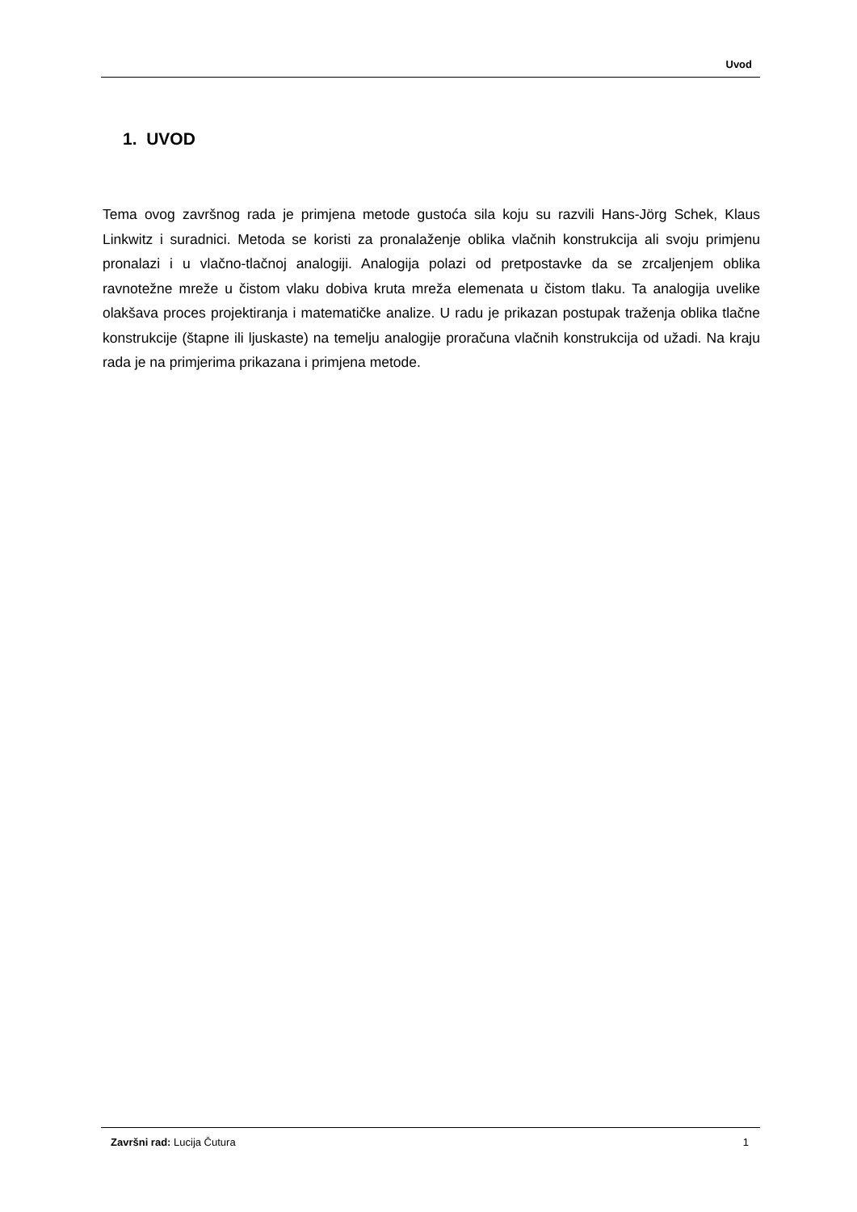Uvod
1. UVOD
Tema ovog završnog rada je primjena metode gustoća sila koju su razvili Hans-Jörg Schek, Klaus Linkwitz i suradnici. Metoda se koristi za pronalaženje oblika vlačnih konstrukcija ali svoju primjenu pronalazi i u vlačno-tlačnoj analogiji. Analogija polazi od pretpostavke da se zrcaljenjem oblika ravnotežne mreže u čistom vlaku dobiva kruta mreža elemenata u čistom tlaku. Ta analogija uvelike olakšava proces projektiranja i matematičke analize. U radu je prikazan postupak traženja oblika tlačne konstrukcije (štapne ili ljuskaste) na temelju analogije proračuna vlačnih konstrukcija od užadi. Na kraju rada je na primjerima prikazana i primjena metode.
Završni rad: Lucija Čutura 1